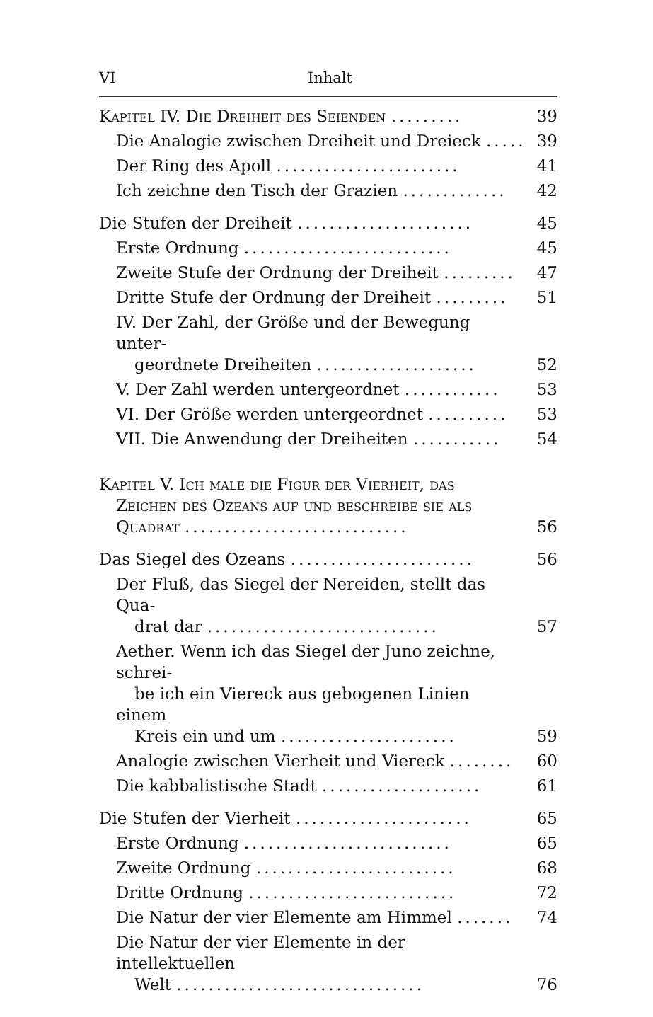VI Inhalt
Kapitel IV. Die Dreiheit des Seienden .........
39
Die Analogie zwischen Dreiheit und Dreieck .....
39
Der Ring des Apoll .......................
41
Ich zeichne den Tisch der Grazien .............
42
Die Stufen der Dreiheit ......................
45
Erste Ordnung ..........................
45
Zweite Stufe der Ordnung der Dreiheit .........
47
Dritte Stufe der Ordnung der Dreiheit .........
51
IV. Der Zahl, der Größe und der Bewegung unter-
geordnete Dreiheiten ....................
52
V. Der Zahl werden untergeordnet ............
53
VI. Der Größe werden untergeordnet ..........
53
VII. Die Anwendung der Dreiheiten ...........
54
Kapitel V. Ich male die Figur der Vierheit, das
Zeichen des Ozeans auf und beschreibe sie als
Quadrat ............................
56
Das Siegel des Ozeans .......................
56
Der Fluß, das Siegel der Nereiden, stellt das Qua-
drat dar .............................
57
Aether. Wenn ich das Siegel der Juno zeichne, schrei-
be ich ein Viereck aus gebogenen Linien einem
Kreis ein und um ......................
59
Analogie zwischen Vierheit und Viereck ........
60
Die kabbalistische Stadt ....................
61
Die Stufen der Vierheit ......................
65
Erste Ordnung ..........................
65
Zweite Ordnung .........................
68
Dritte Ordnung ..........................
72
Die Natur der vier Elemente am Himmel .......
74
Die Natur der vier Elemente in der intellektuellen
Welt ...............................
76